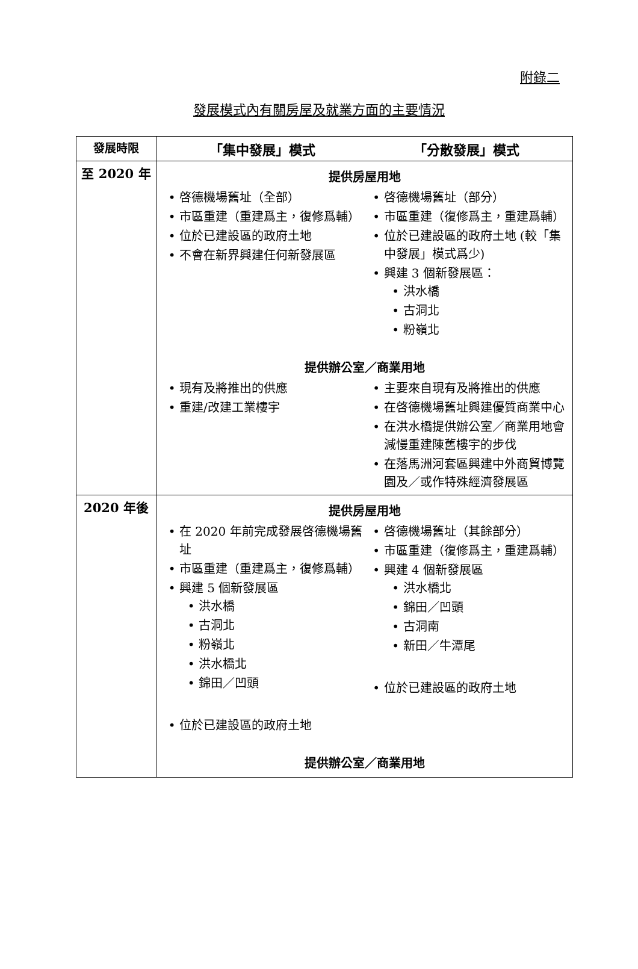附錄二
發展模式內有關房屋及就業方面的主要情況
| 發展時限 | 「集中發展」模式 「分散發展」模式 |
| --- | --- |
| 至 2020 年 | 提供房屋用地 啓德機場舊址（全部） 市區重建（重建爲主，復修爲輔） 位於已建設區的政府土地 不會在新界興建任何新發展區 啓德機場舊址（部分） 市區重建（復修爲主，重建爲輔） 位於已建設區的政府土地 (較「集中發展」模式爲少) 興建 3 個新發展區： 洪水橋 古洞北 粉嶺北 提供辦公室／商業用地 現有及將推出的供應 重建/改建工業樓宇 主要來自現有及將推出的供應 在啓德機場舊址興建優質商業中心 在洪水橋提供辦公室／商業用地會減慢重建陳舊樓宇的步伐 在落馬洲河套區興建中外商貿博覽園及／或作特殊經濟發展區 |
| 2020 年後 | 提供房屋用地 在 2020 年前完成發展啓德機場舊址 市區重建（重建爲主，復修爲輔） 興建 5 個新發展區 洪水橋 古洞北 粉嶺北 洪水橋北 錦田／凹頭 位於已建設區的政府土地 啓德機場舊址（其餘部分） 市區重建（復修爲主，重建爲輔） 興建 4 個新發展區 洪水橋北 錦田／凹頭 古洞南 新田／牛潭尾 位於已建設區的政府土地 提供辦公室／商業用地 |